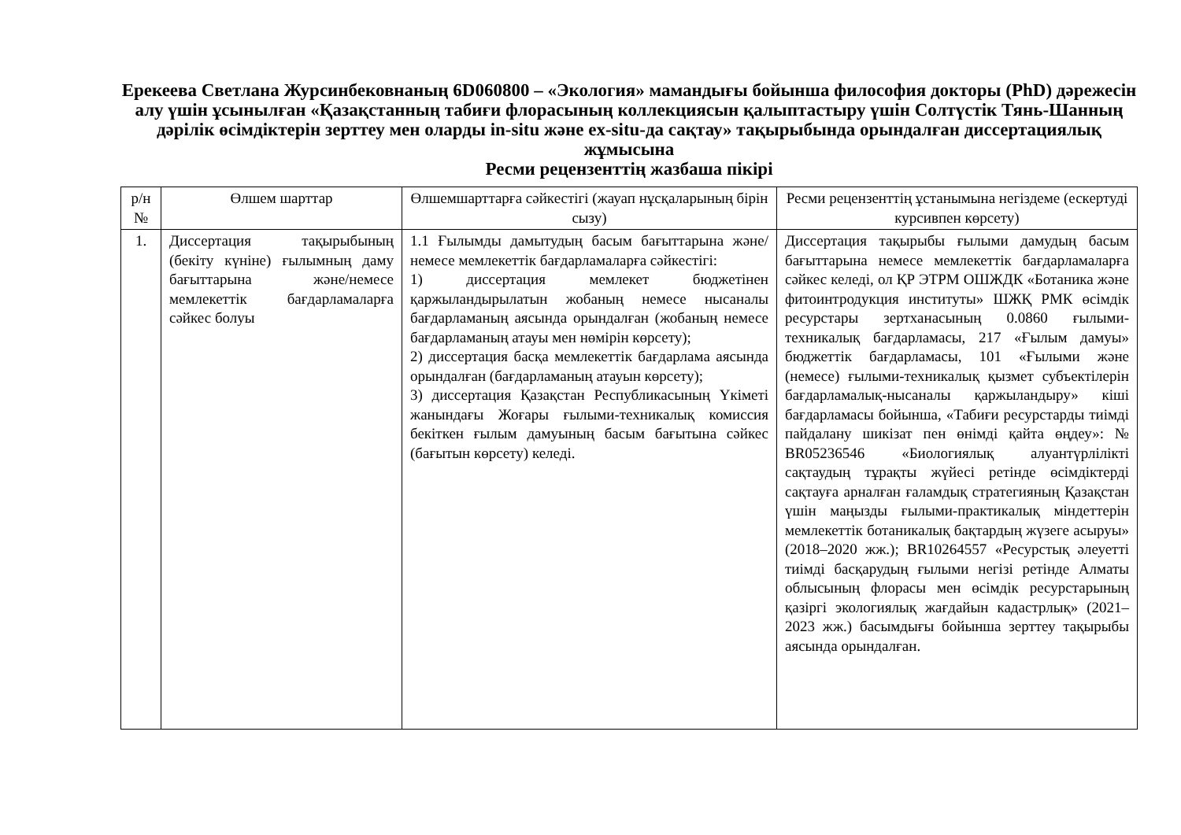Ерекеева Светлана Журсинбековнаның 6D060800 – «Экология» мамандығы бойынша философия докторы (PhD) дәрежесін алу үшін ұсынылған «Қазақстанның табиғи флорасының коллекциясын қалыптастыру үшін Солтүстік Тянь-Шанның дәрілік өсімдіктерін зерттеу мен оларды in-situ және ex-situ-да сақтау» тақырыбында орындалған диссертациялық жұмысына
Ресми рецензенттің жазбаша пікірі
| р/н № | Өлшем шарттар | Өлшемшарттарға сәйкестігі (жауап нұсқаларының бірін сызу) | Ресми рецензенттің ұстанымына негіздеме (ескертуді курсивпен көрсету) |
| --- | --- | --- | --- |
| 1. | Диссертация тақырыбының (бекіту күніне) ғылымның даму бағыттарына және/немесе мемлекеттік бағдарламаларға сәйкес болуы | 1.1 Ғылымды дамытудың басым бағыттарына және/немесе мемлекеттік бағдарламаларға сәйкестігі: 1) диссертация мемлекет бюджетінен қаржыландырылатын жобаның немесе нысаналы бағдарламаның аясында орындалған (жобаның немесе бағдарламаның атауы мен нөмірін көрсету); 2) диссертация басқа мемлекеттік бағдарлама аясында орындалған (бағдарламаның атауын көрсету); 3) диссертация Қазақстан Республикасының Үкіметі жанындағы Жоғары ғылыми-техникалық комиссия бекіткен ғылым дамуының басым бағытына сәйкес (бағытын көрсету) келеді. | Диссертация тақырыбы ғылыми дамудың басым бағыттарына немесе мемлекеттік бағдарламаларға сәйкес келеді, ол ҚР ЭТРМ ОШЖДК «Ботаника және фитоинтродукция институты» ШЖҚ РМК өсімдік ресурстары зертханасының 0.0860 ғылыми-техникалық бағдарламасы, 217 «Ғылым дамуы» бюджеттік бағдарламасы, 101 «Ғылыми және (немесе) ғылыми-техникалық қызмет субъектілерін бағдарламалық-нысаналы қаржыландыру» кіші бағдарламасы бойынша, «Табиғи ресурстарды тиімді пайдалану шикізат пен өнімді қайта өңдеу»: № BR05236546 «Биологиялық алуантүрлілікті сақтаудың тұрақты жүйесі ретінде өсімдіктерді сақтауға арналған ғаламдық стратегияның Қазақстан үшін маңызды ғылыми-практикалық міндеттерін мемлекеттік ботаникалық бақтардың жүзеге асыруы» (2018–2020 жж.); BR10264557 «Ресурстық әлеуетті тиімді басқарудың ғылыми негізі ретінде Алматы облысының флорасы мен өсімдік ресурстарының қазіргі экологиялық жағдайын кадастрлық» (2021–2023 жж.) басымдығы бойынша зерттеу тақырыбы аясында орындалған. |